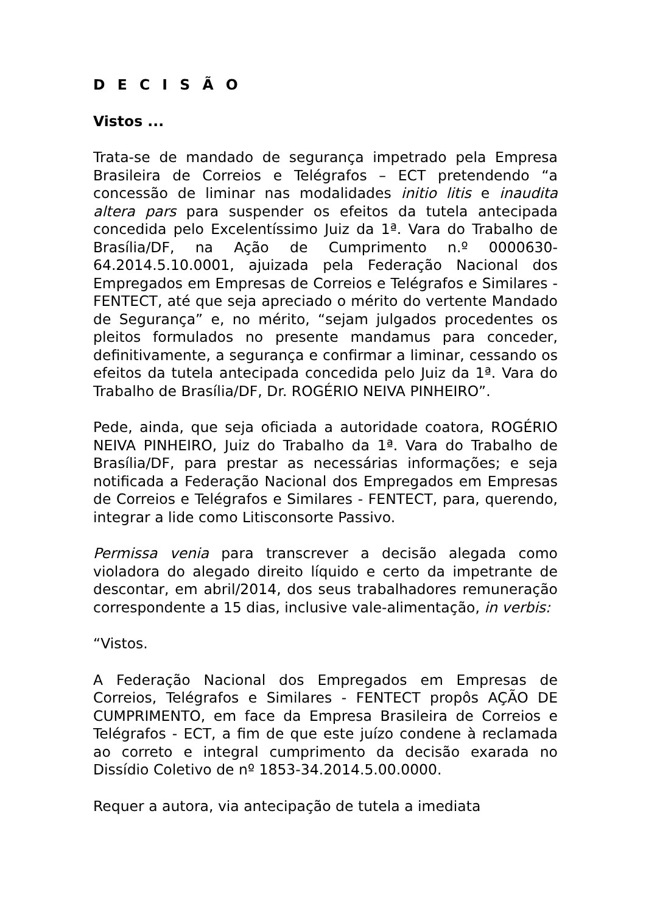D E C I S Ã O
Vistos ...
Trata-se de mandado de segurança impetrado pela Empresa Brasileira de Correios e Telégrafos – ECT pretendendo “a concessão de liminar nas modalidades initio litis e inaudita altera pars para suspender os efeitos da tutela antecipada concedida pelo Excelentíssimo Juiz da 1ª. Vara do Trabalho de Brasília/DF, na Ação de Cumprimento n.º 0000630-64.2014.5.10.0001, ajuizada pela Federação Nacional dos Empregados em Empresas de Correios e Telégrafos e Similares - FENTECT, até que seja apreciado o mérito do vertente Mandado de Segurança” e, no mérito, “sejam julgados procedentes os pleitos formulados no presente mandamus para conceder, definitivamente, a segurança e confirmar a liminar, cessando os efeitos da tutela antecipada concedida pelo Juiz da 1ª. Vara do Trabalho de Brasília/DF, Dr. ROGÉRIO NEIVA PINHEIRO”.
Pede, ainda, que seja oficiada a autoridade coatora, ROGÉRIO NEIVA PINHEIRO, Juiz do Trabalho da 1ª. Vara do Trabalho de Brasília/DF, para prestar as necessárias informações; e seja notificada a Federação Nacional dos Empregados em Empresas de Correios e Telégrafos e Similares - FENTECT, para, querendo, integrar a lide como Litisconsorte Passivo.
Permissa venia para transcrever a decisão alegada como violadora do alegado direito líquido e certo da impetrante de descontar, em abril/2014, dos seus trabalhadores remuneração correspondente a 15 dias, inclusive vale-alimentação, in verbis:
“Vistos.
A Federação Nacional dos Empregados em Empresas de Correios, Telégrafos e Similares - FENTECT propôs AÇÃO DE CUMPRIMENTO, em face da Empresa Brasileira de Correios e Telégrafos - ECT, a fim de que este juízo condene à reclamada ao correto e integral cumprimento da decisão exarada no Dissídio Coletivo de nº 1853-34.2014.5.00.0000.
Requer a autora, via antecipação de tutela a imediata